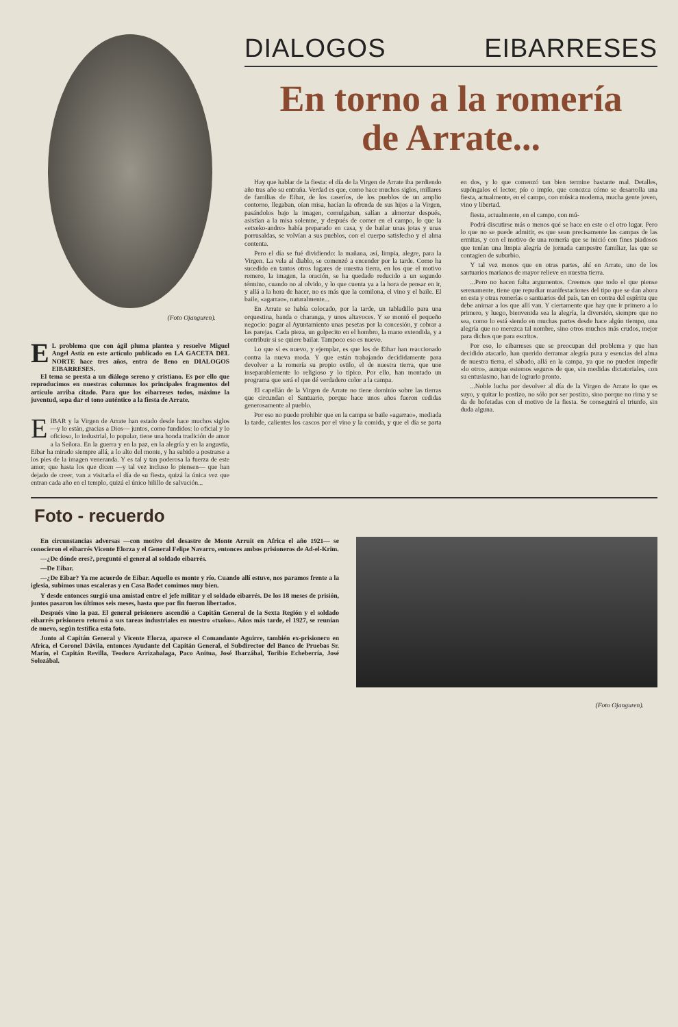(Foto Ojanguren).
EL problema que con ágil pluma plantea y resuelve Miguel Angel Astiz en este artículo publicado en LA GACETA DEL NORTE hace tres años, entra de lleno en DIALOGOS EIBARRESES.
El tema se presta a un diálogo sereno y cristiano. Es por ello que reproducimos en nuestras columnas los principales fragmentos del artículo arriba citado. Para que los eibarreses todos, máxime la juventud, sepa dar el tono auténtico a la fiesta de Arrate.
EIBAR y la Virgen de Arrate han estado desde hace muchos siglos —y lo están, gracias a Dios— juntos, como fundidos: lo oficial y lo oficioso, lo industrial, lo popular, tiene una honda tradición de amor a la Señora. En la guerra y en la paz, en la alegría y en la angustia, Eibar ha mirado siempre allá, a lo alto del monte, y ha subido a postrarse a los pies de la imagen veneranda. Y es tal y tan poderosa la fuerza de este amor, que hasta los que dicen —y tal vez incluso lo piensen— que han dejado de creer, van a visitarla el día de su fiesta, quizá la única vez que entran cada año en el templo, quizá el único hilillo de salvación...
DIALOGOS EIBARRESES
En torno a la romería
de Arrate...
Hay que hablar de la fiesta: el día de la Virgen de Arrate iba perdiendo año tras año su entraña. Verdad es que, como hace muchos siglos, millares de familias de Eibar, de los caseríos, de los pueblos de un amplio contorno, llegaban, oían misa, hacían la ofrenda de sus hijos a la Virgen, pasándolos bajo la imagen, comulgaban, salían a almorzar después, asistían a la misa solemne, y después de comer en el campo, lo que la «etxeko-andre» había preparado en casa, y de bailar unas jotas y unas porrusaldas, se volvían a sus pueblos, con el cuerpo satisfecho y el alma contenta.
Pero el día se fué dividiendo: la mañana, así, limpia, alegre, para la Virgen. La vela al diablo, se comenzó a encender por la tarde. Como ha sucedido en tantos otros lugares de nuestra tierra, en los que el motivo romero, la imagen, la oración, se ha quedado reducido a un segundo término, cuando no al olvido, y lo que cuenta ya a la hora de pensar en ir, y allá a la hora de hacer, no es más que la comilona, el vino y el baile. El baile, «agarrao», naturalmente...
En Arrate se había colocado, por la tarde, un tabladillo para una orquestina, banda o charanga, y unos altavoces. Y se montó el pequeño negocio: pagar al Ayuntamiento unas pesetas por la concesión, y cobrar a las parejas. Cada pieza, un golpecito en el hombro, la mano extendida, y a contribuir si se quiere bailar. Tampoco eso es nuevo.
Lo que sí es nuevo, y ejemplar, es que los de Eibar han reaccionado contra la nueva moda. Y que están trabajando decididamente para devolver a la romería su propio estilo, el de nuestra tierra, que une inseparablemente lo religioso y lo típico. Por ello, han montado un programa que será el que dé verdadero color a la campa.
El capellán de la Virgen de Arrate no tiene dominio sobre las tierras que circundan el Santuario, porque hace unos años fueron cedidas generosamente al pueblo.
Por eso no puede prohibir que en la campa se baile «agarrao», mediada la tarde, calientes los cascos por el vino y la comida, y que el día se parta en dos, y lo que comenzó tan bien termine bastante mal. Detalles, supóngalos el lector, pío o impío, que conozca cómo se desarrolla una fiesta, actualmente, en el campo, con música moderna, mucha gente joven, vino y libertad.
fiesta, actualmente, en el campo, con mú-
Podrá discutirse más o menos qué se hace en este o el otro lugar. Pero lo que no se puede admitir, es que sean precisamente las campas de las ermitas, y con el motivo de una romería que se inició con fines piadosos que tenían una limpia alegría de jornada campestre familiar, las que se contagien de suburbio.
Y tal vez menos que en otras partes, ahí en Arrate, uno de los santuarios marianos de mayor relieve en nuestra tierra.
...Pero no hacen falta argumentos. Creemos que todo el que piense serenamente, tiene que repudiar manifestaciones del tipo que se dan ahora en esta y otras romerías o santuarios del país, tan en contra del espíritu que debe animar a los que allí van. Y ciertamente que hay que ir primero a lo primero, y luego, bienvenida sea la alegría, la diversión, siempre que no sea, como lo está siendo en muchas partes desde hace algún tiempo, una alegría que no merezca tal nombre, sino otros muchos más crudos, mejor para dichos que para escritos.
Por eso, lo eibarreses que se preocupan del problema y que han decidido atacarlo, han querido derramar alegría pura y esencias del alma de nuestra tierra, el sábado, allá en la campa, ya que no pueden impedir «lo otro», aunque estemos seguros de que, sin medidas dictatoriales, con su entusiasmo, han de lograrlo pronto.
...Noble lucha por devolver al día de la Virgen de Arrate lo que es suyo, y quitar lo postizo, no sólo por ser postizo, sino porque no rima y se da de bofetadas con el motivo de la fiesta. Se conseguirá el triunfo, sin duda alguna.
Foto - recuerdo
En circunstancias adversas —con motivo del desastre de Monte Arruit en Africa el año 1921— se conocieron el eibarrés Vicente Elorza y el General Felipe Navarro, entonces ambos prisioneros de Ad-el-Krim.
—¿De dónde eres?, preguntó el general al soldado eibarrés.
—De Eibar.
—¿De Eibar? Ya me acuerdo de Eibar. Aquello es monte y río. Cuando allí estuve, nos paramos frente a la iglesia, subimos unas escaleras y en Casa Badet comimos muy bien.
Y desde entonces surgió una amistad entre el jefe militar y el soldado eibarrés. De los 18 meses de prisión, juntos pasaron los últimos seis meses, hasta que por fin fueron libertados.
Después vino la paz. El general prisionero ascendió a Capitán General de la Sexta Región y el soldado eibarrés prisionero retornó a sus tareas industriales en nuestro «txoko». Años más tarde, el 1927, se reunían de nuevo, según testifica esta foto.
Junto al Capitán General y Vicente Elorza, aparece el Comandante Aguirre, también ex-prisionero en Africa, el Coronel Dávila, entonces Ayudante del Capitán General, el Subdirector del Banco de Pruebas Sr. Marín, el Capitán Revilla, Teodoro Arrizabalaga, Paco Anitua, José Ibarzábal, Toribio Echeberría, José Solozábal.
(Foto Ojanguren).